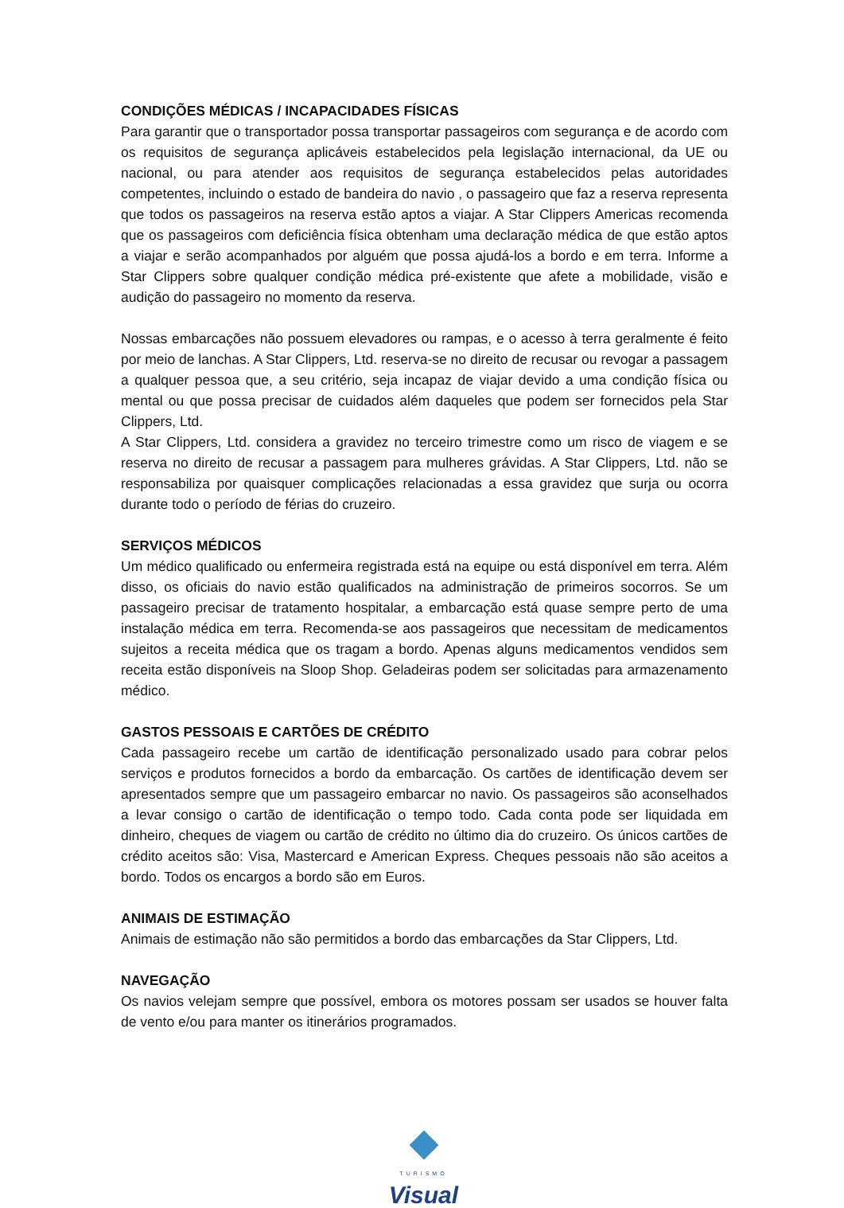CONDIÇÕES MÉDICAS / INCAPACIDADES FÍSICAS
Para garantir que o transportador possa transportar passageiros com segurança e de acordo com os requisitos de segurança aplicáveis estabelecidos pela legislação internacional, da UE ou nacional, ou para atender aos requisitos de segurança estabelecidos pelas autoridades competentes, incluindo o estado de bandeira do navio , o passageiro que faz a reserva representa que todos os passageiros na reserva estão aptos a viajar. A Star Clippers Americas recomenda que os passageiros com deficiência física obtenham uma declaração médica de que estão aptos a viajar e serão acompanhados por alguém que possa ajudá-los a bordo e em terra. Informe a Star Clippers sobre qualquer condição médica pré-existente que afete a mobilidade, visão e audição do passageiro no momento da reserva.
Nossas embarcações não possuem elevadores ou rampas, e o acesso à terra geralmente é feito por meio de lanchas. A Star Clippers, Ltd. reserva-se no direito de recusar ou revogar a passagem a qualquer pessoa que, a seu critério, seja incapaz de viajar devido a uma condição física ou mental ou que possa precisar de cuidados além daqueles que podem ser fornecidos pela Star Clippers, Ltd.
A Star Clippers, Ltd. considera a gravidez no terceiro trimestre como um risco de viagem e se reserva no direito de recusar a passagem para mulheres grávidas. A Star Clippers, Ltd. não se responsabiliza por quaisquer complicações relacionadas a essa gravidez que surja ou ocorra durante todo o período de férias do cruzeiro.
SERVIÇOS MÉDICOS
Um médico qualificado ou enfermeira registrada está na equipe ou está disponível em terra. Além disso, os oficiais do navio estão qualificados na administração de primeiros socorros. Se um passageiro precisar de tratamento hospitalar, a embarcação está quase sempre perto de uma instalação médica em terra. Recomenda-se aos passageiros que necessitam de medicamentos sujeitos a receita médica que os tragam a bordo. Apenas alguns medicamentos vendidos sem receita estão disponíveis na Sloop Shop. Geladeiras podem ser solicitadas para armazenamento médico.
GASTOS PESSOAIS E CARTÕES DE CRÉDITO
Cada passageiro recebe um cartão de identificação personalizado usado para cobrar pelos serviços e produtos fornecidos a bordo da embarcação. Os cartões de identificação devem ser apresentados sempre que um passageiro embarcar no navio. Os passageiros são aconselhados a levar consigo o cartão de identificação o tempo todo. Cada conta pode ser liquidada em dinheiro, cheques de viagem ou cartão de crédito no último dia do cruzeiro. Os únicos cartões de crédito aceitos são: Visa, Mastercard e American Express. Cheques pessoais não são aceitos a bordo. Todos os encargos a bordo são em Euros.
ANIMAIS DE ESTIMAÇÃO
Animais de estimação não são permitidos a bordo das embarcações da Star Clippers, Ltd.
NAVEGAÇÃO
Os navios velejam sempre que possível, embora os motores possam ser usados se houver falta de vento e/ou para manter os itinerários programados.
TURISMO
Visual